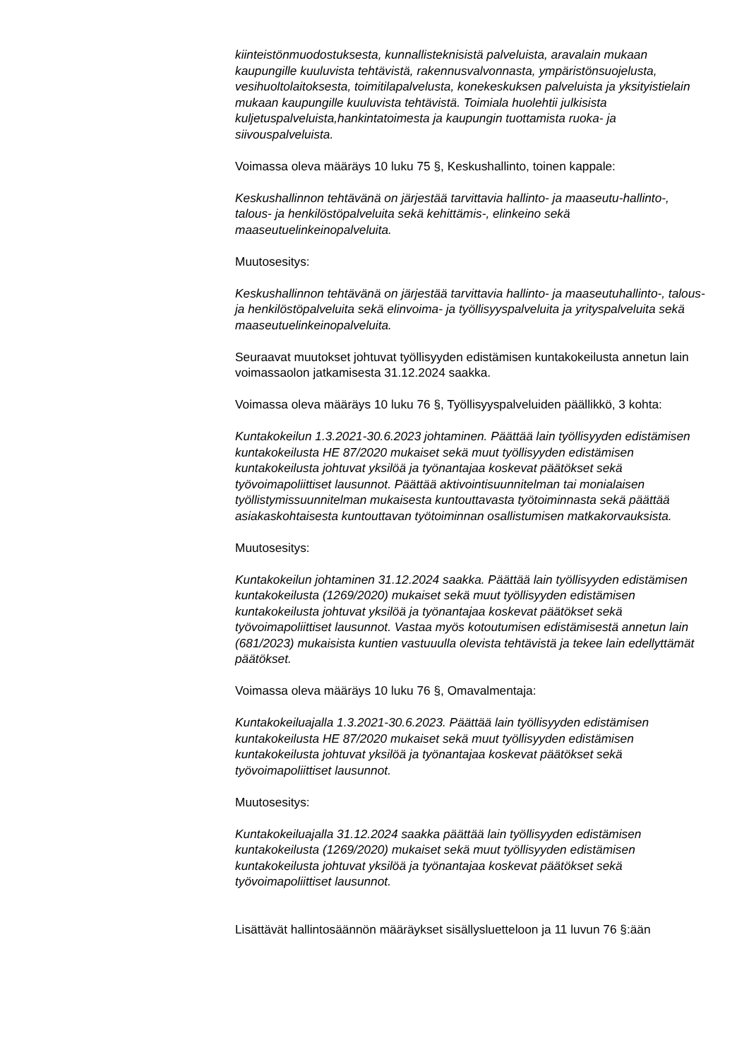kiinteistönmuodostuksesta, kunnallisteknisistä palveluista, aravalain mukaan kaupungille kuuluvista tehtävistä, rakennusvalvonnasta, ympäristönsuojelusta, vesihuoltolaitoksesta, toimitilapalvelusta, konekeskuksen palveluista ja yksityistielain mukaan kaupungille kuuluvista tehtävistä. Toimiala huolehtii julkisista kuljetuspalveluista,hankintatoimesta ja kaupungin tuottamista ruoka- ja siivouspalveluista.
Voimassa oleva määräys 10 luku 75 §, Keskushallinto, toinen kappale:
Keskushallinnon tehtävänä on järjestää tarvittavia hallinto- ja maaseutu-hallinto-, talous- ja henkilöstöpalveluita sekä kehittämis-, elinkeino sekä maaseutuelinkeinopalveluita.
Muutosesitys:
Keskushallinnon tehtävänä on järjestää tarvittavia hallinto- ja maaseutuhallinto-, talous- ja henkilöstöpalveluita sekä elinvoima- ja työllisyyspalveluita ja yrityspalveluita sekä maaseutuelinkeinopalveluita.
Seuraavat muutokset johtuvat työllisyyden edistämisen kuntakokeilusta annetun lain voimassaolon jatkamisesta 31.12.2024 saakka.
Voimassa oleva määräys 10 luku 76 §, Työllisyyspalveluiden päällikkö, 3 kohta:
Kuntakokeilun 1.3.2021-30.6.2023 johtaminen. Päättää lain työllisyyden edistämisen kuntakokeilusta HE 87/2020 mukaiset sekä muut työllisyyden edistämisen kuntakokeilusta johtuvat yksilöä ja työnantajaa koskevat päätökset sekä työvoimapoliittiset lausunnot. Päättää aktivointisuunnitelman tai monialaisen työllistymissuunnitelman mukaisesta kuntouttavasta työtoiminnasta sekä päättää asiakaskohtaisesta kuntouttavan työtoiminnan osallistumisen matkakorvauksista.
Muutosesitys:
Kuntakokeilun johtaminen 31.12.2024 saakka. Päättää lain työllisyyden edistämisen kuntakokeilusta (1269/2020) mukaiset sekä muut työllisyyden edistämisen kuntakokeilusta johtuvat yksilöä ja työnantajaa koskevat päätökset sekä työvoimapoliittiset lausunnot. Vastaa myös kotoutumisen edistämisestä annetun lain (681/2023) mukaisista kuntien vastuuulla olevista tehtävistä ja tekee lain edellyttämät päätökset.
Voimassa oleva määräys 10 luku 76 §, Omavalmentaja:
Kuntakokeiluajalla 1.3.2021-30.6.2023. Päättää lain työllisyyden edistämisen kuntakokeilusta HE 87/2020 mukaiset sekä muut työllisyyden edistämisen kuntakokeilusta johtuvat yksilöä ja työnantajaa koskevat päätökset sekä työvoimapoliittiset lausunnot.
Muutosesitys:
Kuntakokeiluajalla 31.12.2024 saakka päättää lain työllisyyden edistämisen kuntakokeilusta (1269/2020) mukaiset sekä muut työllisyyden edistämisen kuntakokeilusta johtuvat yksilöä ja työnantajaa koskevat päätökset sekä työvoimapoliittiset lausunnot.
Lisättävät hallintosäännön määräykset sisällysluetteloon ja 11 luvun 76 §:ään